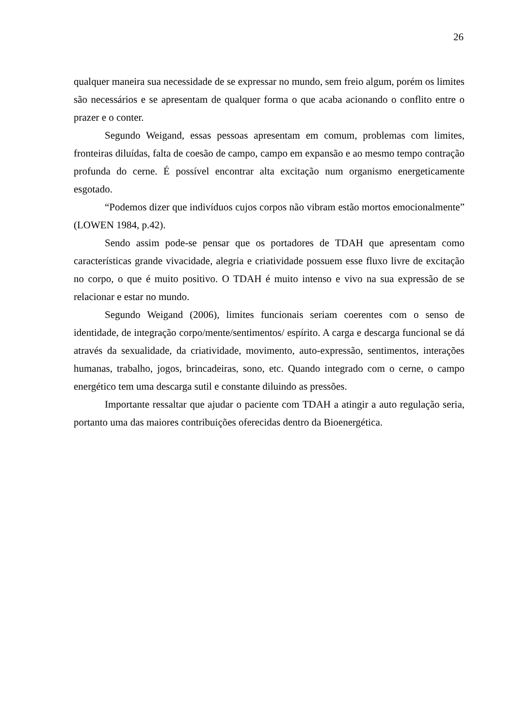26
qualquer maneira sua necessidade de se expressar no mundo, sem freio algum, porém os limites são necessários e se apresentam de qualquer forma o que acaba acionando o conflito entre o prazer e o conter.
Segundo Weigand, essas pessoas apresentam em comum, problemas com limites, fronteiras diluídas, falta de coesão de campo, campo em expansão e ao mesmo tempo contração profunda do cerne. É possível encontrar alta excitação num organismo energeticamente esgotado.
“Podemos dizer que indivíduos cujos corpos não vibram estão mortos emocionalmente” (LOWEN 1984, p.42).
Sendo assim pode-se pensar que os portadores de TDAH que apresentam como características grande vivacidade, alegria e criatividade possuem esse fluxo livre de excitação no corpo, o que é muito positivo. O TDAH é muito intenso e vivo na sua expressão de se relacionar e estar no mundo.
Segundo Weigand (2006), limites funcionais seriam coerentes com o senso de identidade, de integração corpo/mente/sentimentos/ espírito. A carga e descarga funcional se dá através da sexualidade, da criatividade, movimento, auto-expressão, sentimentos, interações humanas, trabalho, jogos, brincadeiras, sono, etc. Quando integrado com o cerne, o campo energético tem uma descarga sutil e constante diluindo as pressões.
Importante ressaltar que ajudar o paciente com TDAH a atingir a auto regulação seria, portanto uma das maiores contribuições oferecidas dentro da Bioenergética.